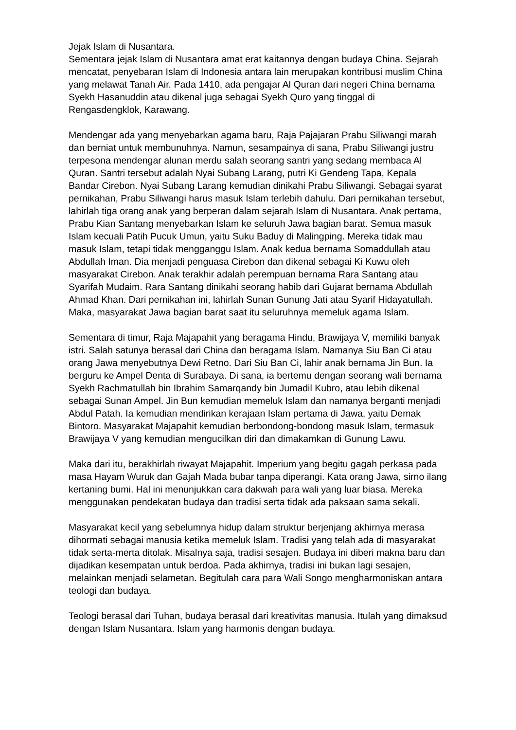Jejak Islam di Nusantara.
Sementara jejak Islam di Nusantara amat erat kaitannya dengan budaya China. Sejarah mencatat, penyebaran Islam di Indonesia antara lain merupakan kontribusi muslim China yang melawat Tanah Air. Pada 1410, ada pengajar Al Quran dari negeri China bernama Syekh Hasanuddin atau dikenal juga sebagai Syekh Quro yang tinggal di Rengasdengklok, Karawang.
Mendengar ada yang menyebarkan agama baru, Raja Pajajaran Prabu Siliwangi marah dan berniat untuk membunuhnya. Namun, sesampainya di sana, Prabu Siliwangi justru terpesona mendengar alunan merdu salah seorang santri yang sedang membaca Al Quran. Santri tersebut adalah Nyai Subang Larang, putri Ki Gendeng Tapa, Kepala Bandar Cirebon. Nyai Subang Larang kemudian dinikahi Prabu Siliwangi. Sebagai syarat pernikahan, Prabu Siliwangi harus masuk Islam terlebih dahulu. Dari pernikahan tersebut, lahirlah tiga orang anak yang berperan dalam sejarah Islam di Nusantara. Anak pertama, Prabu Kian Santang menyebarkan Islam ke seluruh Jawa bagian barat. Semua masuk Islam kecuali Patih Pucuk Umun, yaitu Suku Baduy di Malingping. Mereka tidak mau masuk Islam, tetapi tidak mengganggu Islam. Anak kedua bernama Somaddullah atau Abdullah Iman. Dia menjadi penguasa Cirebon dan dikenal sebagai Ki Kuwu oleh masyarakat Cirebon. Anak terakhir adalah perempuan bernama Rara Santang atau Syarifah Mudaim. Rara Santang dinikahi seorang habib dari Gujarat bernama Abdullah Ahmad Khan. Dari pernikahan ini, lahirlah Sunan Gunung Jati atau Syarif Hidayatullah. Maka, masyarakat Jawa bagian barat saat itu seluruhnya memeluk agama Islam.
Sementara di timur, Raja Majapahit yang beragama Hindu, Brawijaya V, memiliki banyak istri. Salah satunya berasal dari China dan beragama Islam. Namanya Siu Ban Ci atau orang Jawa menyebutnya Dewi Retno. Dari Siu Ban Ci, lahir anak bernama Jin Bun. Ia berguru ke Ampel Denta di Surabaya. Di sana, ia bertemu dengan seorang wali bernama Syekh Rachmatullah bin Ibrahim Samarqandy bin Jumadil Kubro, atau lebih dikenal sebagai Sunan Ampel. Jin Bun kemudian memeluk Islam dan namanya berganti menjadi Abdul Patah. Ia kemudian mendirikan kerajaan Islam pertama di Jawa, yaitu Demak Bintoro. Masyarakat Majapahit kemudian berbondong-bondong masuk Islam, termasuk Brawijaya V yang kemudian mengucilkan diri dan dimakamkan di Gunung Lawu.
Maka dari itu, berakhirlah riwayat Majapahit. Imperium yang begitu gagah perkasa pada masa Hayam Wuruk dan Gajah Mada bubar tanpa diperangi. Kata orang Jawa, sirno ilang kertaning bumi. Hal ini menunjukkan cara dakwah para wali yang luar biasa. Mereka menggunakan pendekatan budaya dan tradisi serta tidak ada paksaan sama sekali.
Masyarakat kecil yang sebelumnya hidup dalam struktur berjenjang akhirnya merasa dihormati sebagai manusia ketika memeluk Islam. Tradisi yang telah ada di masyarakat tidak serta-merta ditolak. Misalnya saja, tradisi sesajen. Budaya ini diberi makna baru dan dijadikan kesempatan untuk berdoa. Pada akhirnya, tradisi ini bukan lagi sesajen, melainkan menjadi selametan. Begitulah cara para Wali Songo mengharmoniskan antara teologi dan budaya.
Teologi berasal dari Tuhan, budaya berasal dari kreativitas manusia. Itulah yang dimaksud dengan Islam Nusantara. Islam yang harmonis dengan budaya.